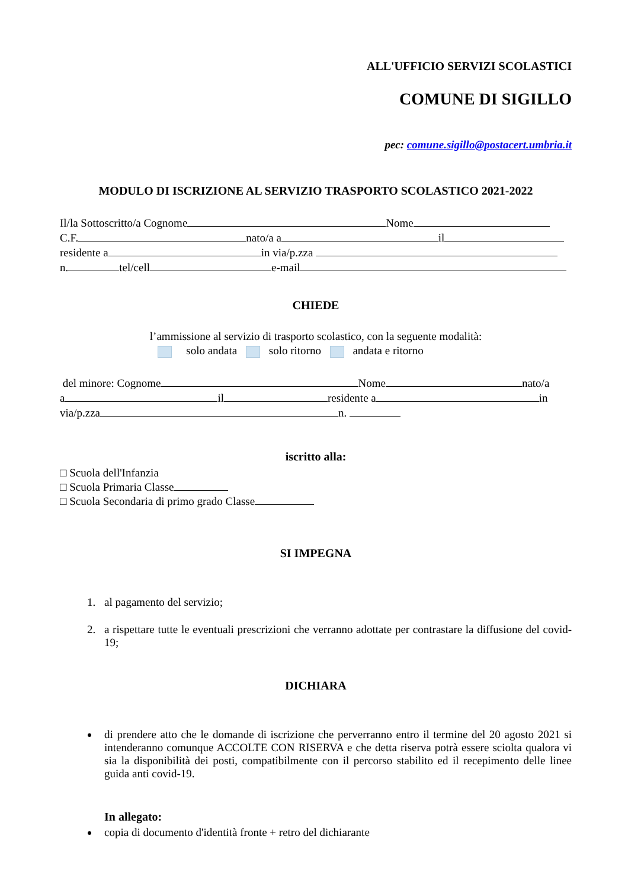ALL'UFFICIO SERVIZI SCOLASTICI
COMUNE DI SIGILLO
pec: comune.sigillo@postacert.umbria.it
MODULO DI ISCRIZIONE AL SERVIZIO TRASPORTO SCOLASTICO 2021-2022
Il/la Sottoscritto/a Cognome Nome
C.F. nato/a a il
residente a in via/p.zza
n. tel/cell e-mail
CHIEDE
l’ammissione al servizio di trasporto scolastico, con la seguente modalità:
solo andata solo ritorno andata e ritorno
del minore: Cognome Nome nato/a
a il residente a in
via/p.zza n.
iscritto alla:
□ Scuola dell'Infanzia
□ Scuola Primaria Classe
□ Scuola Secondaria di primo grado Classe
SI IMPEGNA
1. al pagamento del servizio;
2. a rispettare tutte le eventuali prescrizioni che verranno adottate per contrastare la diffusione del covid-19;
DICHIARA
di prendere atto che le domande di iscrizione che perverranno entro il termine del 20 agosto 2021 si intenderanno comunque ACCOLTE CON RISERVA e che detta riserva potrà essere sciolta qualora vi sia la disponibilità dei posti, compatibilmente con il percorso stabilito ed il recepimento delle linee guida anti covid-19.
In allegato:
copia di documento d'identità fronte + retro del dichiarante